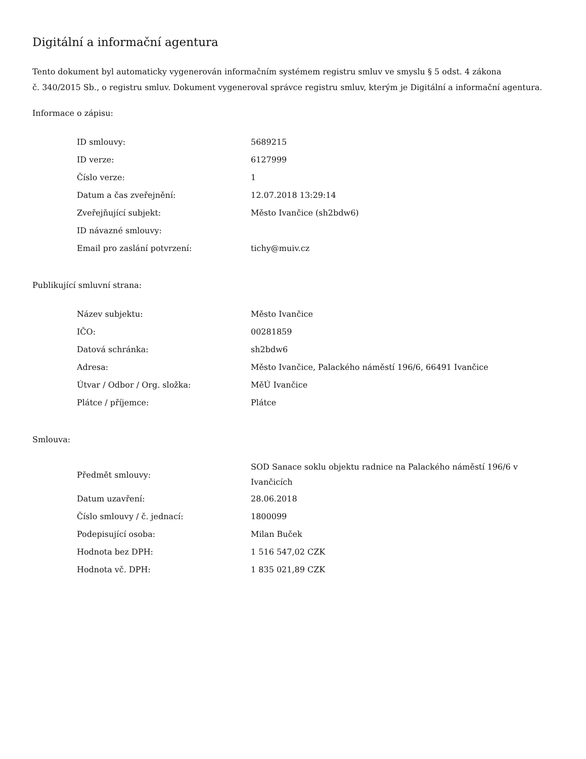Digitální a informační agentura
Tento dokument byl automaticky vygenerován informačním systémem registru smluv ve smyslu § 5 odst. 4 zákona
č. 340/2015 Sb., o registru smluv. Dokument vygeneroval správce registru smluv, kterým je Digitální a informační agentura.
Informace o zápisu:
| ID smlouvy: | 5689215 |
| ID verze: | 6127999 |
| Číslo verze: | 1 |
| Datum a čas zveřejnění: | 12.07.2018 13:29:14 |
| Zveřejňující subjekt: | Město Ivančice (sh2bdw6) |
| ID návazné smlouvy: | |
| Email pro zaslání potvrzení: | tichy@muiv.cz |
Publikující smluvní strana:
| Název subjektu: | Město Ivančice |
| IČO: | 00281859 |
| Datová schránka: | sh2bdw6 |
| Adresa: | Město Ivančice, Palackého náměstí 196/6, 66491 Ivančice |
| Útvar / Odbor / Org. složka: | MěÚ Ivančice |
| Plátce / příjemce: | Plátce |
Smlouva:
| Předmět smlouvy: | SOD Sanace soklu objektu radnice na Palackého náměstí 196/6 v Ivančicích |
| Datum uzavření: | 28.06.2018 |
| Číslo smlouvy / č. jednací: | 1800099 |
| Podepisující osoba: | Milan Buček |
| Hodnota bez DPH: | 1 516 547,02 CZK |
| Hodnota vč. DPH: | 1 835 021,89 CZK |